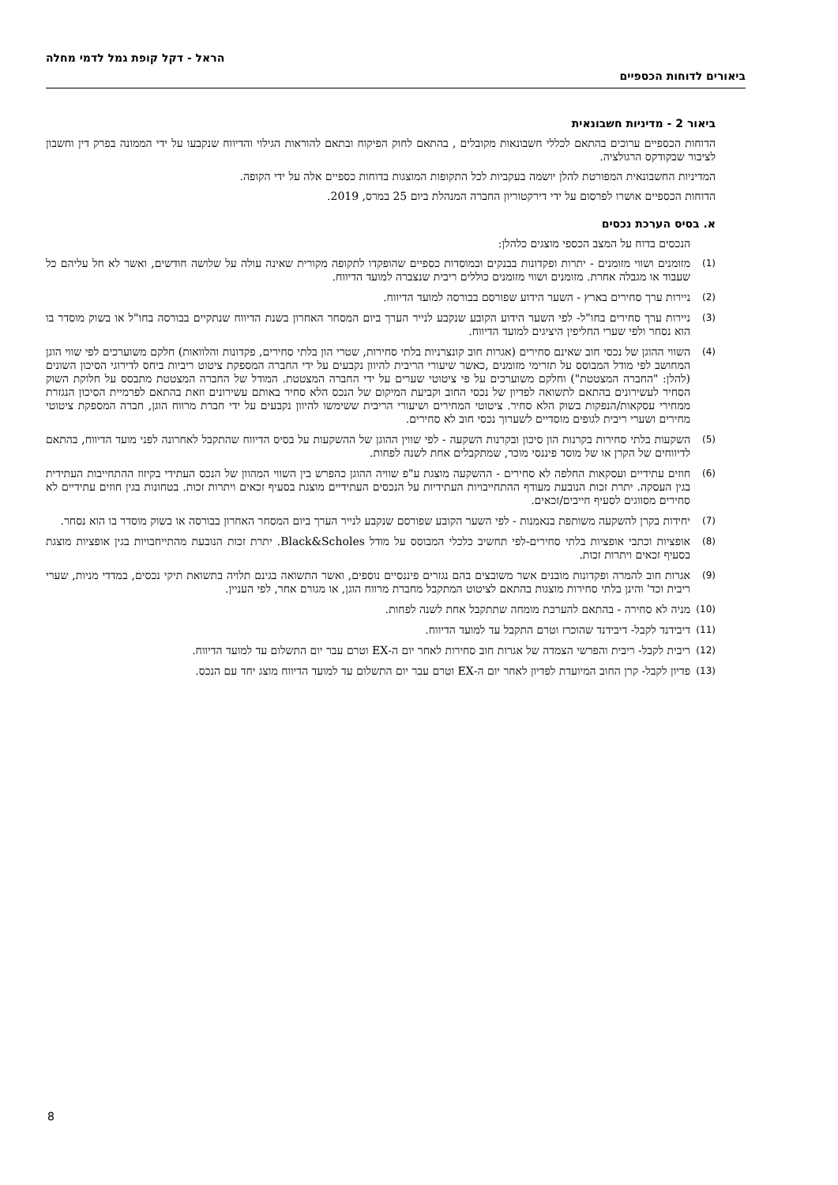הראל - דקל קופת גמל לדמי מחלה
ביאורים לדוחות הכספיים
ביאור 2 - מדיניות חשבונאית
הדוחות הכספיים ערוכים בהתאם לכללי חשבונאות מקובלים , בהתאם לחוק הפיקוח ובתאם להוראות הגילוי והדיווח שנקבעו על ידי הממונה בפרק דין וחשבון לציבור שבקודקס הרגולציה.
המדיניות החשבונאית המפורטת להלן יושמה בעקביות לכל התקופות המוצגות בדוחות כספיים אלה על ידי הקופה.
הדוחות הכספיים אושרו לפרסום על ידי דירקטוריון החברה המנהלת ביום 25 במרס, 2019.
א. בסיס הערכת נכסים
הנכסים בדוח על המצב הכספי מוצגים כלהלן:
(1)
מזומנים ושווי מזומנים - יתרות ופקדונות בבנקים ובמוסדות כספיים שהופקדו לתקופה מקורית שאינה עולה על שלושה חודשים, ואשר לא חל עליהם כל שעבוד או מגבלה אחרת. מזומנים ושווי מזומנים כוללים ריבית שנצברה למועד הדיווח.
(2)
ניירות ערך סחירים בארץ - השער הידוע שפורסם בבורסה למועד הדיווח.
(3)
ניירות ערך סחירים בחו"ל- לפי השער הידוע הקובע שנקבע לנייר הערך ביום המסחר האחרון בשנת הדיווח שנתקיים בבורסה בחו"ל או בשוק מוסדר בו הוא נסחר ולפי שערי החליפין היציגים למועד הדיווח.
(4)
השווי ההוגן של נכסי חוב שאינם סחירים (אגרות חוב קונצרניות בלתי סחירות, שטרי הון בלתי סחירים, פקדונות והלוואות) חלקם משוערכים לפי שווי הוגן המחושב לפי מודל המבוסס על תזרימי מזומנים ,כאשר שיעורי הריבית להיוון נקבעים על ידי החברה המספקת ציטוט ריביות ביחס לדירוגי הסיכון השונים (להלן: "החברה המצטטת") וחלקם משוערכים על פי ציטוטי שערים על ידי החברה המצטטת. המודל של החברה המצטטת מתבסס על חלוקת השוק הסחיר לעשירונים בהתאם לתשואה לפדיון של נכסי החוב וקביעת המיקום של הנכס הלא סחיר באותם עשירונים וזאת בהתאם לפרמיית הסיכון הנגזרת ממחירי עסקאות/הנפקות בשוק הלא סחיר. ציטוטי המחירים ושיעורי הריבית ששימשו להיוון נקבעים על ידי חברת מרווח הוגן, חברה המספקת ציטוטי מחירים ושערי ריבית לגופים מוסדיים לשערוך נכסי חוב לא סחירים.
(5)
השקעות בלתי סחירות בקרנות הון סיכון ובקרנות השקעה - לפי שווין ההוגן של ההשקעות על בסיס הדיווח שהתקבל לאחרונה לפני מועד הדיווח, בהתאם לדיווחים של הקרן או של מוסד פיננסי מוכר, שמתקבלים אחת לשנה לפחות.
(6)
חוזים עתידיים ועסקאות החלפה לא סחירים - ההשקעה מוצגת ע"פ שוויה ההוגן כהפרש בין השווי המהוון של הנכס העתידי בקיזוז ההתחייבות העתידית בגין העסקה. יתרת זכות הנובעת מעודף ההתחייבויות העתידיות על הנכסים העתידיים מוצגת בסעיף זכאים ויתרות זכות. בטחונות בגין חוזים עתידיים לא סחירים מסווגים לסעיף חייבים/זכאים.
(7)
יחידות בקרן להשקעה משותפת בנאמנות - לפי השער הקובע שפורסם שנקבע לנייר הערך ביום המסחר האחרון בבורסה או בשוק מוסדר בו הוא נסחר.
(8)
אופציות וכתבי אופציות בלתי סחירים-לפי תחשיב כלכלי המבוסס על מודל Black&Scholes. יתרת זכות הנובעת מהתייחבויות בגין אופציות מוצגת בסעיף זכאים ויתרות זכות.
(9)
אגרות חוב להמרה ופקדונות מובנים אשר משובצים בהם נגזרים פיננסיים נוספים, ואשר התשואה בגינם תלויה בתשואת תיקי נכסים, במדדי מניות, שערי ריבית וכד' והינן בלתי סחירות מוצגות בהתאם לציטוט המתקבל מחברת מרווח הוגן, או מגורם אחר, לפי העניין.
(10)
מניה לא סחירה - בהתאם להערכת מומחה שתתקבל אחת לשנה לפחות.
(11)
דיבידנד לקבל- דיבידנד שהוכרז וטרם התקבל עד למועד הדיווח.
(12)
ריבית לקבל- ריבית והפרשי הצמדה של אגרות חוב סחירות לאחר יום ה-EX וטרם עבר יום התשלום עד למועד הדיווח.
(13)
פדיון לקבל- קרן החוב המיועדת לפדיון לאחר יום ה-EX וטרם עבר יום התשלום עד למועד הדיווח מוצג יחד עם הנכס.
8